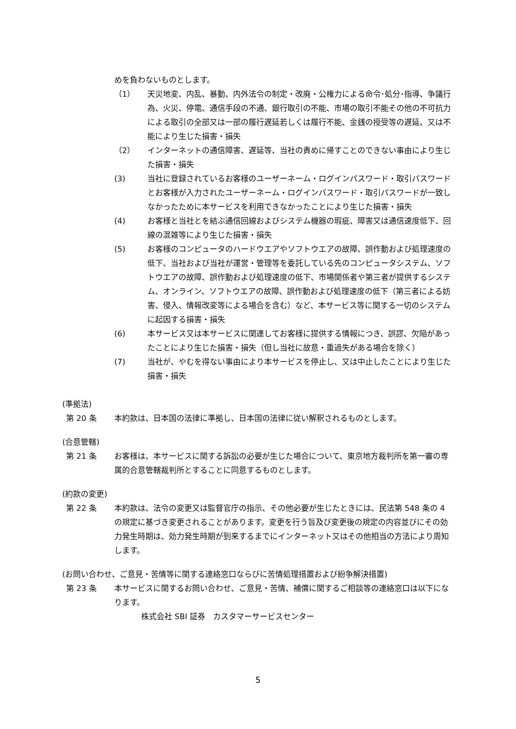めを負わないものとします。
（1） 天災地変、内乱、暴動、内外法令の制定・改廃・公権力による命令･処分･指導、争議行為、火災、停電、通信手段の不通、銀行取引の不能、市場の取引不能その他の不可抗力による取引の全部又は一部の履行遅延若しくは履行不能、金銭の授受等の遅延、又は不能により生じた損害・損失
（2） インターネットの通信障害、遅延等、当社の責めに帰すことのできない事由により生じた損害・損失
(3) 当社に登録されているお客様のユーザーネーム・ログインパスワード・取引パスワードとお客様が入力されたユーザーネーム・ログインパスワード・取引パスワードが一致しなかったために本サービスを利用できなかったことにより生じた損害・損失
(4) お客様と当社とを結ぶ通信回線およびシステム機器の瑕疵、障害又は通信速度低下、回線の混雑等により生じた損害・損失
(5) お客様のコンピュータのハードウエアやソフトウエアの故障、誤作動および処理速度の低下、当社および当社が運営・管理等を委託している先のコンピュータシステム、ソフトウエアの故障、誤作動および処理速度の低下、市場関係者や第三者が提供するシステム、オンライン、ソフトウエアの故障、誤作動および処理速度の低下（第三者による妨害、侵入、情報改変等による場合を含む）など、本サービス等に関する一切のシステムに起因する損害・損失
(6) 本サービス又は本サービスに関連してお客様に提供する情報につき、誤謬、欠陥があったことにより生じた損害・損失（但し当社に故意・重過失がある場合を除く）
(7) 当社が、やむを得ない事由により本サービスを停止し、又は中止したことにより生じた損害・損失
(準拠法)
第 20 条 本約款は、日本国の法律に準拠し、日本国の法律に従い解釈されるものとします。
(合意管轄)
第 21 条 お客様は、本サービスに関する訴訟の必要が生じた場合について、東京地方裁判所を第一審の専属的合意管轄裁判所とすることに同意するものとします。
(約款の変更)
第 22 条 本約款は、法令の変更又は監督官庁の指示、その他必要が生じたときには、民法第 548 条の 4 の規定に基づき変更されることがあります。変更を行う旨及び変更後の規定の内容並びにその効力発生時期は、効力発生時期が到来するまでにインターネット又はその他相当の方法により周知します。
(お問い合わせ、ご意見・苦情等に関する連絡窓口ならびに苦情処理措置および紛争解決措置)
第 23 条 本サービスに関するお問い合わせ、ご意見・苦情、補償に関するご相談等の連絡窓口は以下になります。
株式会社 SBI 証券　カスタマーサービスセンター
5